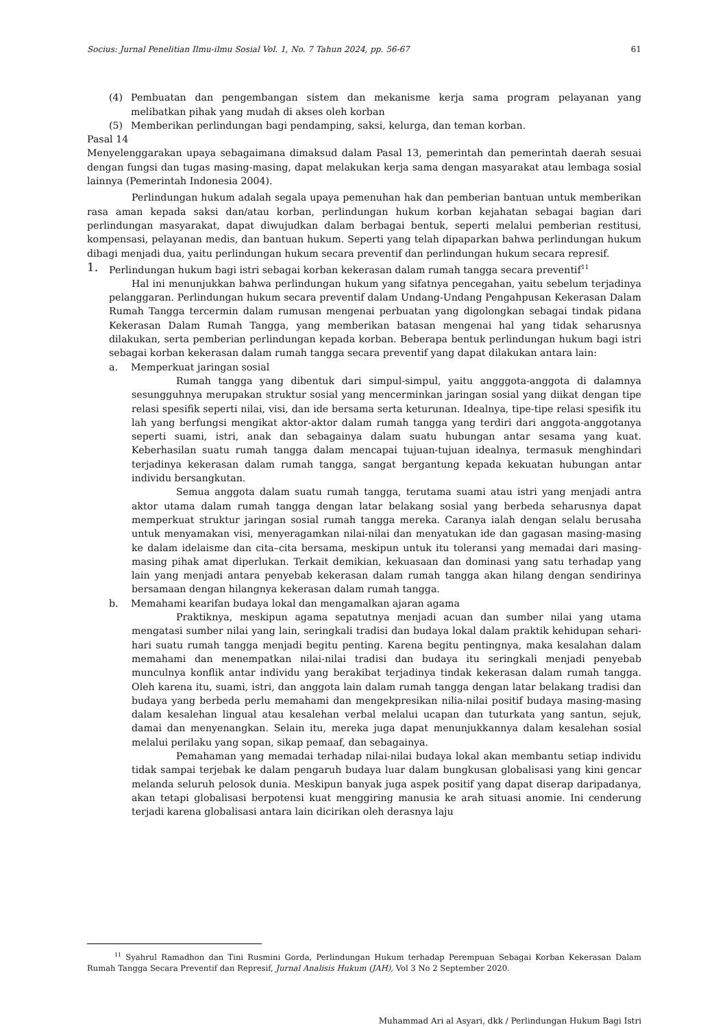Socius: Jurnal Penelitian Ilmu-ilmu Sosial Vol. 1, No. 7 Tahun 2024, pp. 56-67 61
(4) Pembuatan dan pengembangan sistem dan mekanisme kerja sama program pelayanan yang melibatkan pihak yang mudah di akses oleh korban
(5) Memberikan perlindungan bagi pendamping, saksi, kelurga, dan teman korban.
Pasal 14
Menyelenggarakan upaya sebagaimana dimaksud dalam Pasal 13, pemerintah dan pemerintah daerah sesuai dengan fungsi dan tugas masing-masing, dapat melakukan kerja sama dengan masyarakat atau lembaga sosial lainnya (Pemerintah Indonesia 2004).
Perlindungan hukum adalah segala upaya pemenuhan hak dan pemberian bantuan untuk memberikan rasa aman kepada saksi dan/atau korban, perlindungan hukum korban kejahatan sebagai bagian dari perlindungan masyarakat, dapat diwujudkan dalam berbagai bentuk, seperti melalui pemberian restitusi, kompensasi, pelayanan medis, dan bantuan hukum. Seperti yang telah dipaparkan bahwa perlindungan hukum dibagi menjadi dua, yaitu perlindungan hukum secara preventif dan perlindungan hukum secara represif.
1.
Perlindungan hukum bagi istri sebagai korban kekerasan dalam rumah tangga secara preventif<sup>11</sup>
Hal ini menunjukkan bahwa perlindungan hukum yang sifatnya pencegahan, yaitu sebelum terjadinya pelanggaran. Perlindungan hukum secara preventif dalam Undang-Undang Pengahpusan Kekerasan Dalam Rumah Tangga tercermin dalam rumusan mengenai perbuatan yang digolongkan sebagai tindak pidana Kekerasan Dalam Rumah Tangga, yang memberikan batasan mengenai hal yang tidak seharusnya dilakukan, serta pemberian perlindungan kepada korban. Beberapa bentuk perlindungan hukum bagi istri sebagai korban kekerasan dalam rumah tangga secara preventif yang dapat dilakukan antara lain:
a. Memperkuat jaringan sosial
Rumah tangga yang dibentuk dari simpul-simpul, yaitu angggota-anggota di dalamnya sesungguhnya merupakan struktur sosial yang mencerminkan jaringan sosial yang diikat dengan tipe relasi spesifik seperti nilai, visi, dan ide bersama serta keturunan. Idealnya, tipe-tipe relasi spesifik itu lah yang berfungsi mengikat aktor-aktor dalam rumah tangga yang terdiri dari anggota-anggotanya seperti suami, istri, anak dan sebagainya dalam suatu hubungan antar sesama yang kuat. Keberhasilan suatu rumah tangga dalam mencapai tujuan-tujuan idealnya, termasuk menghindari terjadinya kekerasan dalam rumah tangga, sangat bergantung kepada kekuatan hubungan antar individu bersangkutan.
Semua anggota dalam suatu rumah tangga, terutama suami atau istri yang menjadi antra aktor utama dalam rumah tangga dengan latar belakang sosial yang berbeda seharusnya dapat memperkuat struktur jaringan sosial rumah tangga mereka. Caranya ialah dengan selalu berusaha untuk menyamakan visi, menyeragamkan nilai-nilai dan menyatukan ide dan gagasan masing-masing ke dalam idelaisme dan cita–cita bersama, meskipun untuk itu toleransi yang memadai dari masing-masing pihak amat diperlukan. Terkait demikian, kekuasaan dan dominasi yang satu terhadap yang lain yang menjadi antara penyebab kekerasan dalam rumah tangga akan hilang dengan sendirinya bersamaan dengan hilangnya kekerasan dalam rumah tangga.
b. Memahami kearifan budaya lokal dan mengamalkan ajaran agama
Praktiknya, meskipun agama sepatutnya menjadi acuan dan sumber nilai yang utama mengatasi sumber nilai yang lain, seringkali tradisi dan budaya lokal dalam praktik kehidupan sehari-hari suatu rumah tangga menjadi begitu penting. Karena begitu pentingnya, maka kesalahan dalam memahami dan menempatkan nilai-nilai tradisi dan budaya itu seringkali menjadi penyebab munculnya konflik antar individu yang berakibat terjadinya tindak kekerasan dalam rumah tangga. Oleh karena itu, suami, istri, dan anggota lain dalam rumah tangga dengan latar belakang tradisi dan budaya yang berbeda perlu memahami dan mengekpresikan nilia-nilai positif budaya masing-masing dalam kesalehan lingual atau kesalehan verbal melalui ucapan dan tuturkata yang santun, sejuk, damai dan menyenangkan. Selain itu, mereka juga dapat menunjukkannya dalam kesalehan sosial melalui perilaku yang sopan, sikap pemaaf, dan sebagainya.
Pemahaman yang memadai terhadap nilai-nilai budaya lokal akan membantu setiap individu tidak sampai terjebak ke dalam pengaruh budaya luar dalam bungkusan globalisasi yang kini gencar melanda seluruh pelosok dunia. Meskipun banyak juga aspek positif yang dapat diserap daripadanya, akan tetapi globalisasi berpotensi kuat menggiring manusia ke arah situasi anomie. Ini cenderung terjadi karena globalisasi antara lain dicirikan oleh derasnya laju
<sup>11</sup> Syahrul Ramadhon dan Tini Rusmini Gorda, Perlindungan Hukum terhadap Perempuan Sebagai Korban Kekerasan Dalam Rumah Tangga Secara Preventif dan Represif, Jurnal Analisis Hukum (JAH), Vol 3 No 2 September 2020.
Muhammad Ari al Asyari, dkk / Perlindungan Hukum Bagi Istri